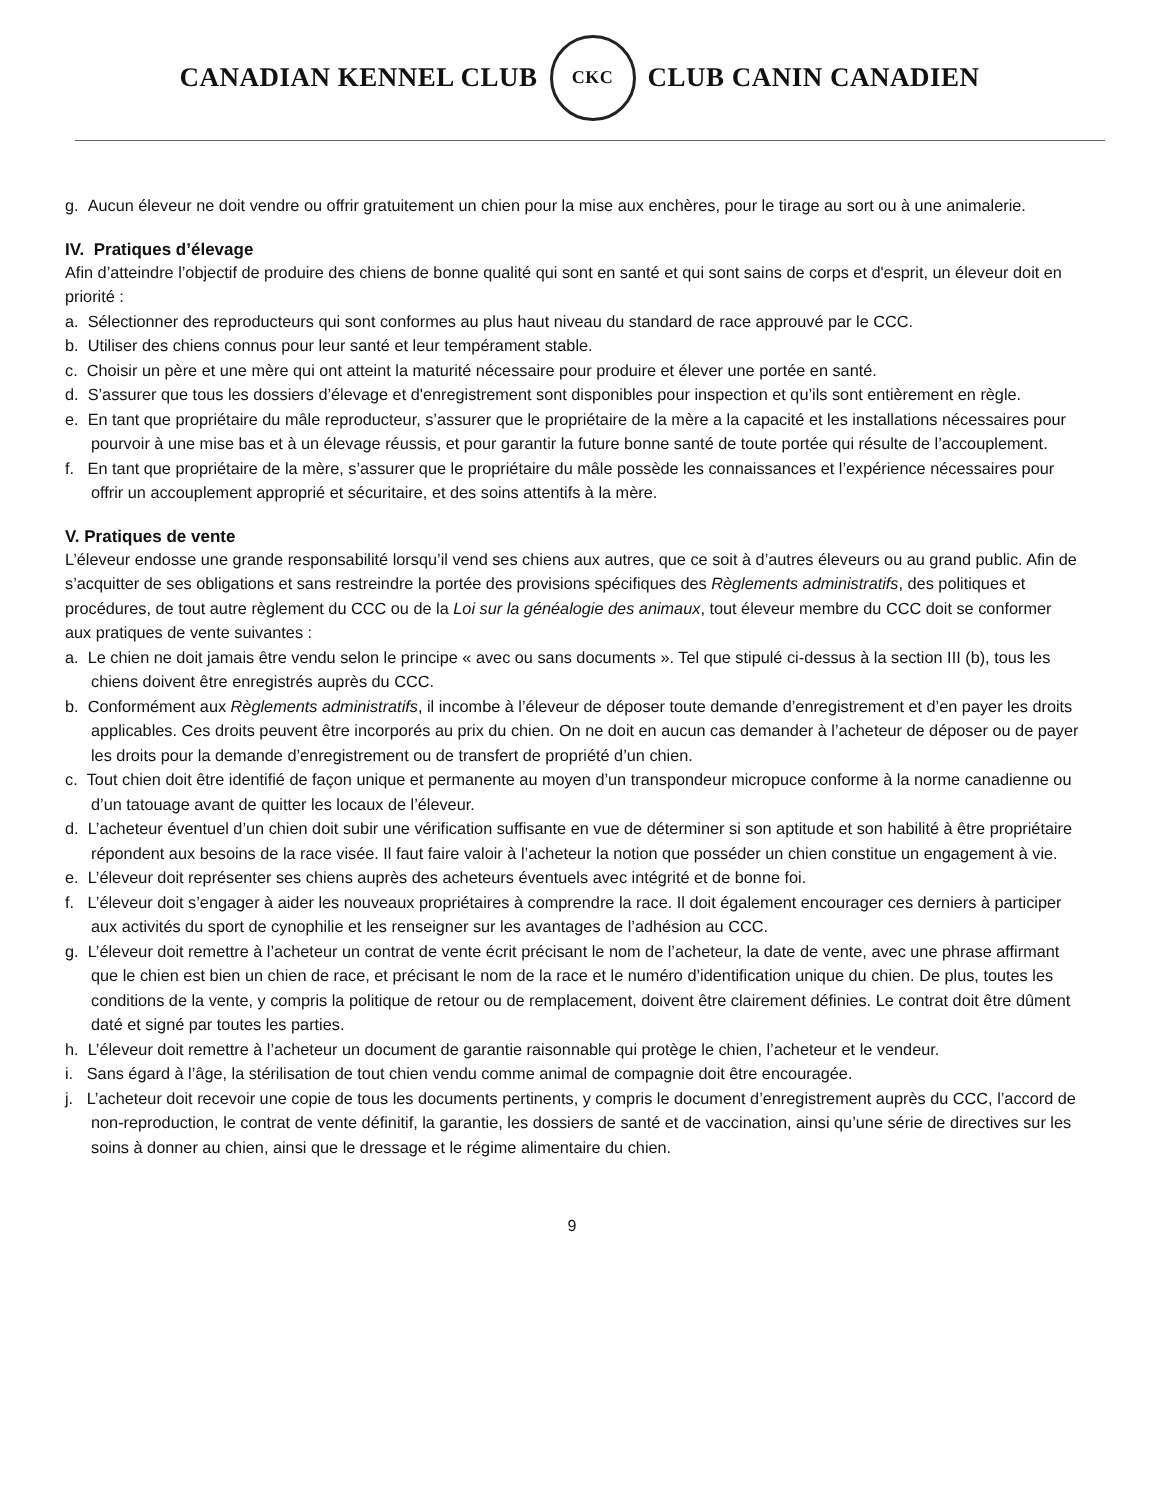CANADIAN KENNEL CLUB
CKC
CLUB CANIN CANADIEN
g. Aucun éleveur ne doit vendre ou offrir gratuitement un chien pour la mise aux enchères, pour le tirage au sort ou à une animalerie.
IV. Pratiques d’élevage
Afin d’atteindre l’objectif de produire des chiens de bonne qualité qui sont en santé et qui sont sains de corps et d'esprit, un éleveur doit en priorité :
a. Sélectionner des reproducteurs qui sont conformes au plus haut niveau du standard de race approuvé par le CCC.
b. Utiliser des chiens connus pour leur santé et leur tempérament stable.
c. Choisir un père et une mère qui ont atteint la maturité nécessaire pour produire et élever une portée en santé.
d. S’assurer que tous les dossiers d’élevage et d'enregistrement sont disponibles pour inspection et qu’ils sont entièrement en règle.
e. En tant que propriétaire du mâle reproducteur, s’assurer que le propriétaire de la mère a la capacité et les installations nécessaires pour pourvoir à une mise bas et à un élevage réussis, et pour garantir la future bonne santé de toute portée qui résulte de l’accouplement.
f. En tant que propriétaire de la mère, s’assurer que le propriétaire du mâle possède les connaissances et l’expérience nécessaires pour offrir un accouplement approprié et sécuritaire, et des soins attentifs à la mère.
V. Pratiques de vente
L’éleveur endosse une grande responsabilité lorsqu’il vend ses chiens aux autres, que ce soit à d’autres éleveurs ou au grand public. Afin de s’acquitter de ses obligations et sans restreindre la portée des provisions spécifiques des Règlements administratifs, des politiques et procédures, de tout autre règlement du CCC ou de la Loi sur la généalogie des animaux, tout éleveur membre du CCC doit se conformer aux pratiques de vente suivantes :
a. Le chien ne doit jamais être vendu selon le principe « avec ou sans documents ». Tel que stipulé ci-dessus à la section III (b), tous les chiens doivent être enregistrés auprès du CCC.
b. Conformément aux Règlements administratifs, il incombe à l’éleveur de déposer toute demande d’enregistrement et d’en payer les droits applicables. Ces droits peuvent être incorporés au prix du chien. On ne doit en aucun cas demander à l’acheteur de déposer ou de payer les droits pour la demande d’enregistrement ou de transfert de propriété d’un chien.
c. Tout chien doit être identifié de façon unique et permanente au moyen d’un transpondeur micropuce conforme à la norme canadienne ou d’un tatouage avant de quitter les locaux de l’éleveur.
d. L’acheteur éventuel d’un chien doit subir une vérification suffisante en vue de déterminer si son aptitude et son habilité à être propriétaire répondent aux besoins de la race visée. Il faut faire valoir à l’acheteur la notion que posséder un chien constitue un engagement à vie.
e. L’éleveur doit représenter ses chiens auprès des acheteurs éventuels avec intégrité et de bonne foi.
f. L’éleveur doit s’engager à aider les nouveaux propriétaires à comprendre la race. Il doit également encourager ces derniers à participer aux activités du sport de cynophilie et les renseigner sur les avantages de l’adhésion au CCC.
g. L’éleveur doit remettre à l’acheteur un contrat de vente écrit précisant le nom de l’acheteur, la date de vente, avec une phrase affirmant que le chien est bien un chien de race, et précisant le nom de la race et le numéro d’identification unique du chien. De plus, toutes les conditions de la vente, y compris la politique de retour ou de remplacement, doivent être clairement définies. Le contrat doit être dûment daté et signé par toutes les parties.
h. L’éleveur doit remettre à l’acheteur un document de garantie raisonnable qui protège le chien, l’acheteur et le vendeur.
i. Sans égard à l’âge, la stérilisation de tout chien vendu comme animal de compagnie doit être encouragée.
j. L’acheteur doit recevoir une copie de tous les documents pertinents, y compris le document d’enregistrement auprès du CCC, l’accord de non-reproduction, le contrat de vente définitif, la garantie, les dossiers de santé et de vaccination, ainsi qu’une série de directives sur les soins à donner au chien, ainsi que le dressage et le régime alimentaire du chien.
9